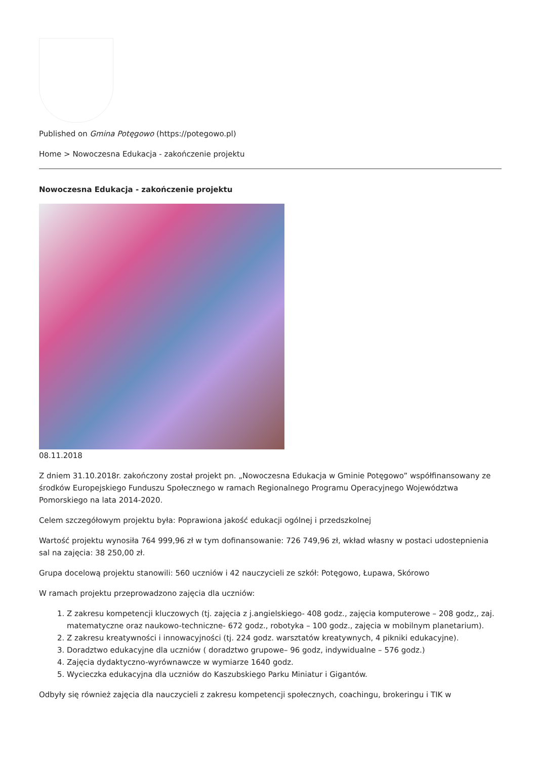Published on Gmina Potęgowo (https://potegowo.pl)
Home > Nowoczesna Edukacja - zakończenie projektu
Nowoczesna Edukacja - zakończenie projektu
08.11.2018
Z dniem 31.10.2018r. zakończony został projekt pn. „Nowoczesna Edukacja w Gminie Potęgowo” współfinansowany ze środków Europejskiego Funduszu Społecznego w ramach Regionalnego Programu Operacyjnego Województwa Pomorskiego na lata 2014-2020.
Celem szczegółowym projektu była: Poprawiona jakość edukacji ogólnej i przedszkolnej
Wartość projektu wynosiła 764 999,96 zł w tym dofinansowanie: 726 749,96 zł, wkład własny w postaci udostepnienia sal na zajęcia: 38 250,00 zł.
Grupa docelową projektu stanowili: 560 uczniów i 42 nauczycieli ze szkół: Potęgowo, Łupawa, Skórowo
W ramach projektu przeprowadzono zajęcia dla uczniów:
1. Z zakresu kompetencji kluczowych (tj. zajęcia z j.angielskiego- 408 godz., zajęcia komputerowe – 208 godz,, zaj. matematyczne oraz naukowo-techniczne- 672 godz., robotyka – 100 godz., zajęcia w mobilnym planetarium).
2. Z zakresu kreatywności i innowacyjności (tj. 224 godz. warsztatów kreatywnych, 4 pikniki edukacyjne).
3. Doradztwo edukacyjne dla uczniów ( doradztwo grupowe– 96 godz, indywidualne – 576 godz.)
4. Zajęcia dydaktyczno-wyrównawcze w wymiarze 1640 godz.
5. Wycieczka edukacyjna dla uczniów do Kaszubskiego Parku Miniatur i Gigantów.
Odbyły się również zajęcia dla nauczycieli z zakresu kompetencji społecznych, coachingu, brokeringu i TIK w